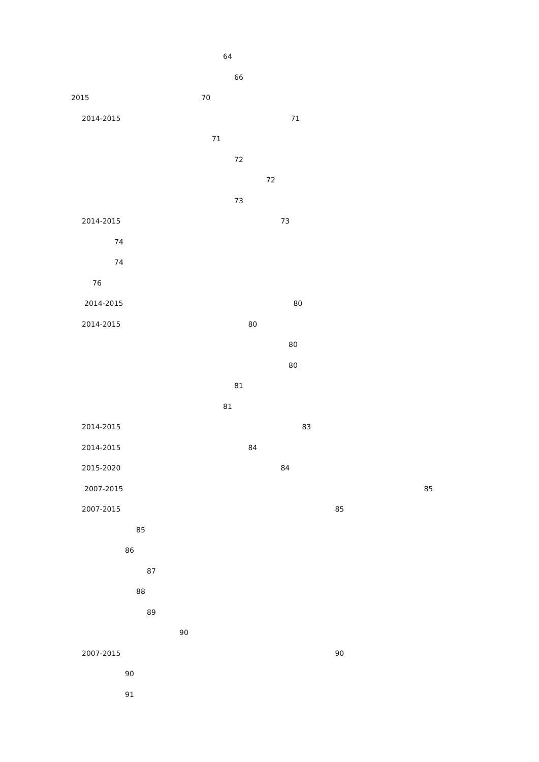64
66
2015 70
2014-2015 71
71
72
72
73
2014-2015 73
74
74
76
2014-2015 80
2014-2015 80
80
80
81
81
2014-2015 83
2014-2015 84
2015-2020 84
2007-2015 85
2007-2015 85
85
86
87
88
89
90
2007-2015 90
90
91